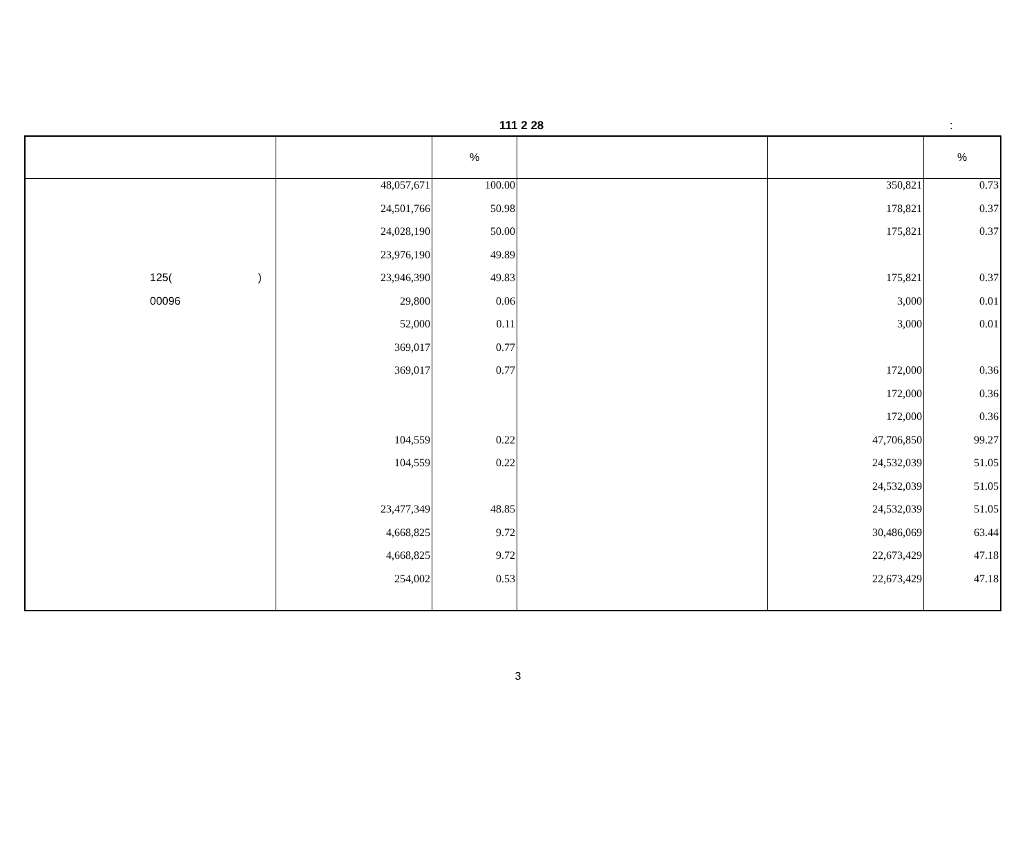111 2 28:
| | | % | | | % |
| --- | --- | --- | --- | --- | --- |
| | 48,057,671 | 100.00 | | 350,821 | 0.73 |
| | 24,501,766 | 50.98 | | 178,821 | 0.37 |
| | 24,028,190 | 50.00 | | 175,821 | 0.37 |
| | 23,976,190 | 49.89 | | | |
| 125( ) | 23,946,390 | 49.83 | | 175,821 | 0.37 |
| 00096 | 29,800 | 0.06 | | 3,000 | 0.01 |
| | 52,000 | 0.11 | | 3,000 | 0.01 |
| | 369,017 | 0.77 | | | |
| | 369,017 | 0.77 | | 172,000 | 0.36 |
| | | | | 172,000 | 0.36 |
| | | | | 172,000 | 0.36 |
| | 104,559 | 0.22 | | 47,706,850 | 99.27 |
| | 104,559 | 0.22 | | 24,532,039 | 51.05 |
| | | | | 24,532,039 | 51.05 |
| | 23,477,349 | 48.85 | | 24,532,039 | 51.05 |
| | 4,668,825 | 9.72 | | 30,486,069 | 63.44 |
| | 4,668,825 | 9.72 | | 22,673,429 | 47.18 |
| | 254,002 | 0.53 | | 22,673,429 | 47.18 |
3